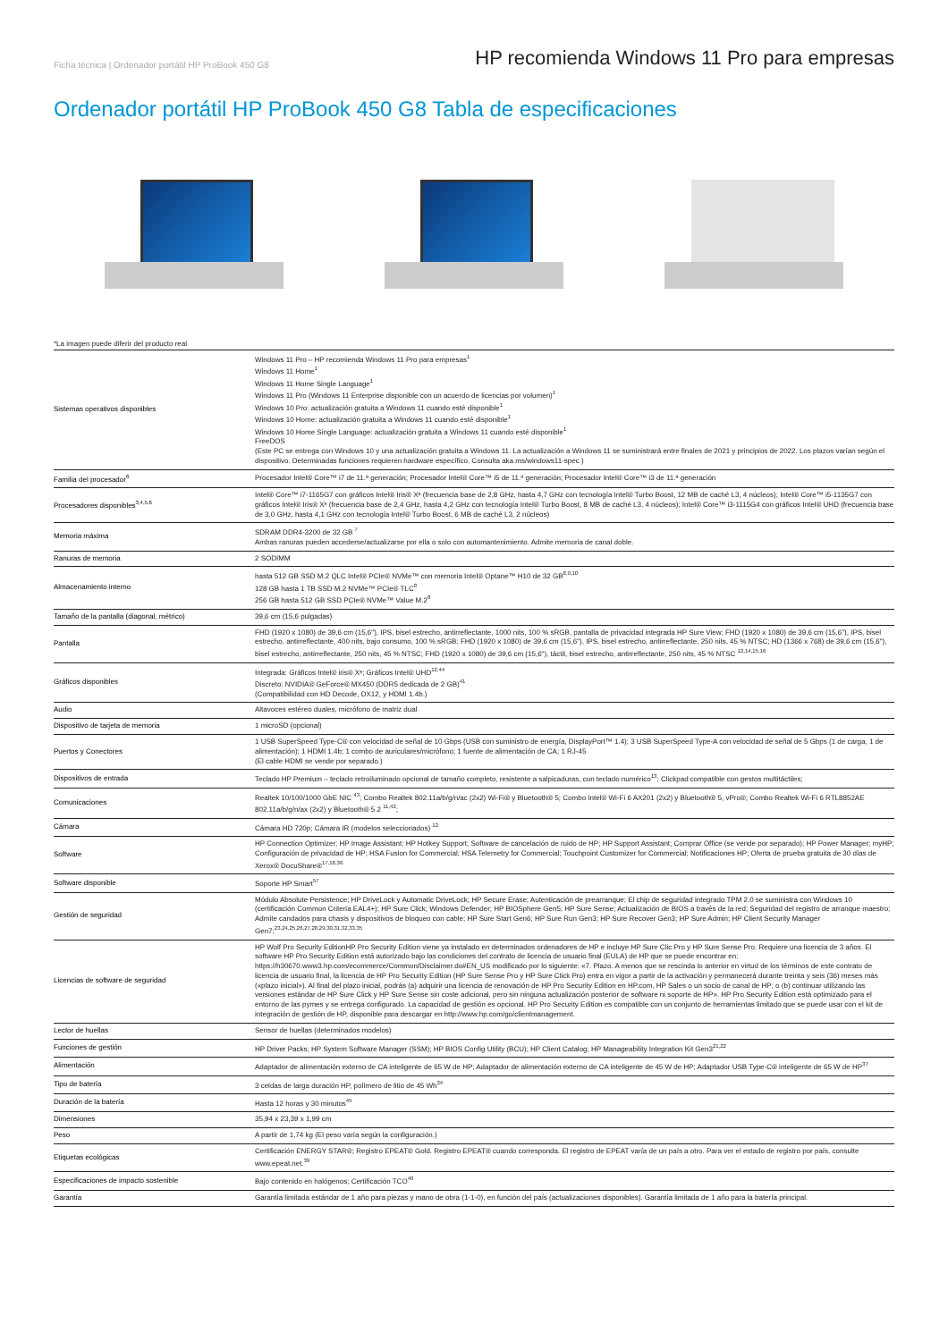Ficha técnica | Ordenador portátil HP ProBook 450 G8
HP recomienda Windows 11 Pro para empresas
Ordenador portátil HP ProBook 450 G8 Tabla de especificaciones
*La imagen puede diferir del producto real
| Sistemas operativos disponibles | Windows 11 Pro – HP recomienda Windows 11 Pro para empresas<sup>1</sup> Windows 11 Home<sup>1</sup> Windows 11 Home Single Language<sup>1</sup> Windows 11 Pro (Windows 11 Enterprise disponible con un acuerdo de licencias por volumen)<sup>1</sup> Windows 10 Pro: actualización gratuita a Windows 11 cuando esté disponible<sup>1</sup> Windows 10 Home: actualización gratuita a Windows 11 cuando esté disponible<sup>1</sup> Windows 10 Home Single Language: actualización gratuita a Windows 11 cuando esté disponible<sup>1</sup> FreeDOS (Este PC se entrega con Windows 10 y una actualización gratuita a Windows 11. La actualización a Windows 11 se suministrará entre finales de 2021 y principios de 2022. Los plazos varían según el dispositivo. Determinadas funciones requieren hardware específico. Consulta aka.ms/windows11-spec.) |
| Familia del procesador<sup>6</sup> | Procesador Intel® Core™ i7 de 11.ª generación; Procesador Intel® Core™ i5 de 11.ª generación; Procesador Intel® Core™ i3 de 11.ª generación |
| Procesadores disponibles<sup>3,4,5,6</sup> | Intel® Core™ i7-1165G7 con gráficos Intel® Iris® Xᵉ (frecuencia base de 2,8 GHz, hasta 4,7 GHz con tecnología Intel® Turbo Boost, 12 MB de caché L3, 4 núcleos); Intel® Core™ i5-1135G7 con gráficos Intel® Iris® Xᵉ (frecuencia base de 2,4 GHz, hasta 4,2 GHz con tecnología Intel® Turbo Boost, 8 MB de caché L3, 4 núcleos); Intel® Core™ i3-1115G4 con gráficos Intel® UHD (frecuencia base de 3,0 GHz, hasta 4,1 GHz con tecnología Intel® Turbo Boost, 6 MB de caché L3, 2 núcleos) |
| Memoria máxima | SDRAM DDR4-3200 de 32 GB <sup>7</sup> Ambas ranuras pueden accederse/actualizarse por ella o solo con automantenimiento. Admite memoria de canal doble. |
| Ranuras de memoria | 2 SODIMM |
| Almacenamiento interno | hasta 512 GB SSD M.2 QLC Intel® PCIe® NVMe™ con memoria Intel® Optane™ H10 de 32 GB<sup>8,9,10</sup> 128 GB hasta 1 TB SSD M.2 NVMe™ PCIe® TLC<sup>8</sup> 256 GB hasta 512 GB SSD PCIe® NVMe™ Value M.2<sup>8</sup> |
| Tamaño de la pantalla (diagonal, métrico) | 39,6 cm (15,6 pulgadas) |
| Pantalla | FHD (1920 x 1080) de 39,6 cm (15,6"), IPS, bisel estrecho, antirreflectante, 1000 nits, 100 % sRGB, pantalla de privacidad integrada HP Sure View; FHD (1920 x 1080) de 39,6 cm (15,6"), IPS, bisel estrecho, antirreflectante, 400 nits, bajo consumo, 100 % sRGB; FHD (1920 x 1080) de 39,6 cm (15,6"), IPS, bisel estrecho, antirreflectante, 250 nits, 45 % NTSC; HD (1366 x 768) de 39,6 cm (15,6"), bisel estrecho, antirreflectante, 250 nits, 45 % NTSC; FHD (1920 x 1080) de 39,6 cm (15,6"), táctil, bisel estrecho, antirreflectante, 250 nits, 45 % NTSC <sup>12,14,15,16</sup> |
| Gráficos disponibles | Integrada: Gráficos Intel® iris® Xᵉ; Gráficos Intel® UHD<sup>12,44</sup> Discreto: NVIDIA® GeForce® MX450 (DDR5 dedicada de 2 GB)<sup>41</sup> (Compatibilidad con HD Decode, DX12, y HDMI 1.4b.) |
| Audio | Altavoces estéreo duales, micrófono de matriz dual |
| Dispositivo de tarjeta de memoria | 1 microSD (opcional) |
| Puertos y Conectores | 1 USB SuperSpeed Type-C® con velocidad de señal de 10 Gbps (USB con suministro de energía, DisplayPort™ 1.4); 3 USB SuperSpeed Type-A con velocidad de señal de 5 Gbps (1 de carga, 1 de alimentación); 1 HDMI 1.4b; 1 combo de auriculares/micrófono; 1 fuente de alimentación de CA; 1 RJ-45 (El cable HDMI se vende por separado.) |
| Dispositivos de entrada | Teclado HP Premium – teclado retroiluminado opcional de tamaño completo, resistente a salpicaduras, con teclado numérico<sup>13</sup>; Clickpad compatible con gestos multitáctiles; |
| Comunicaciones | Realtek 10/100/1000 GbE NIC <sup>43</sup>; Combo Realtek 802.11a/b/g/n/ac (2x2) Wi-Fi® y Bluetooth® 5; Combo Intel® Wi-Fi 6 AX201 (2x2) y Bluetooth® 5, vPro®; Combo Realtek Wi-Fi 6 RTL8852AE 802.11a/b/g/n/ax (2x2) y Bluetooth® 5.2 <sup>11,42</sup>; |
| Cámara | Cámara HD 720p; Cámara IR (modelos seleccionados) <sup>12</sup> |
| Software | HP Connection Optimizer; HP Image Assistant; HP Hotkey Support; Software de cancelación de ruido de HP; HP Support Assistant; Comprar Office (se vende por separado); HP Power Manager; myHP; Configuración de privacidad de HP; HSA Fusion for Commercial; HSA Telemetry for Commercial; Touchpoint Customizer for Commercial; Notificaciones HP; Oferta de prueba gratuita de 30 días de Xerox® DocuShare®<sup>17,18,36</sup> |
| Software disponible | Soporte HP Smart<sup>57</sup> |
| Gestión de seguridad | Módulo Absolute Persistence; HP DriveLock y Automatic DriveLock; HP Secure Erase; Autenticación de prearranque; El chip de seguridad integrado TPM 2.0 se suministra con Windows 10 (certificación Common Criteria EAL4+); HP Sure Click; Windows Defender; HP BIOSphere Gen5; HP Sure Sense; Actualización de BIOS a través de la red; Seguridad del registro de arranque maestro; Admite candados para chasis y dispositivos de bloqueo con cable; HP Sure Start Gen6; HP Sure Run Gen3; HP Sure Recover Gen3; HP Sure Admin; HP Client Security Manager Gen7;<sup>23,24,25,26,27,28,29,30,31,32,33,35</sup> |
| Licencias de software de seguridad | HP Wolf Pro Security EditionHP Pro Security Edition viene ya instalado en determinados ordenadores de HP e incluye HP Sure Clic Pro y HP Sure Sense Pro. Requiere una licencia de 3 años. El software HP Pro Security Edition está autorizado bajo las condiciones del contrato de licencia de usuario final (EULA) de HP que se puede encontrar en: https://h30670.www3.hp.com/ecommerce/Common/Disclaimer.do#EN_US modificado por lo siguiente: «7. Plazo. A menos que se rescinda lo anterior en virtud de los términos de este contrato de licencia de usuario final, la licencia de HP Pro Security Edition (HP Sure Sense Pro y HP Sure Click Pro) entra en vigor a partir de la activación y permanecerá durante treinta y seis (36) meses más («plazo inicial»). Al final del plazo inicial, podrás (a) adquirir una licencia de renovación de HP Pro Security Edition en HP.com, HP Sales o un socio de canal de HP; o (b) continuar utilizando las versiones estándar de HP Sure Click y HP Sure Sense sin coste adicional, pero sin ninguna actualización posterior de software ni soporte de HP». HP Pro Security Edition está optimizado para el entorno de las pymes y se entrega configurado. La capacidad de gestión es opcional. HP Pro Security Edition es compatible con un conjunto de herramientas limitado que se puede usar con el kit de integración de gestión de HP, disponible para descargar en http://www.hp.com/go/clientmanagement. |
| Lector de huellas | Sensor de huellas (determinados modelos) |
| Funciones de gestión | HP Driver Packs; HP System Software Manager (SSM); HP BIOS Config Utility (BCU); HP Client Catalog; HP Manageability Integration Kit Gen3<sup>21,22</sup> |
| Alimentación | Adaptador de alimentación externo de CA inteligente de 65 W de HP; Adaptador de alimentación externo de CA inteligente de 45 W de HP; Adaptador USB Type-C® inteligente de 65 W de HP<sup>37</sup> |
| Tipo de batería | 3 celdas de larga duración HP, polímero de litio de 45 Wh<sup>34</sup> |
| Duración de la batería | Hasta 12 horas y 30 minutos<sup>45</sup> |
| Dimensiones | 35,94 x 23,39 x 1,99 cm |
| Peso | A partir de 1,74 kg (El peso varía según la configuración.) |
| Etiquetas ecológicas | Certificación ENERGY STAR®; Registro EPEAT® Gold. Registro EPEAT® cuando corresponda. El registro de EPEAT varía de un país a otro. Para ver el estado de registro por país, consulte www.epeat.net.<sup>39</sup> |
| Especificaciones de impacto sostenible | Bajo contenido en halógenos; Certificación TCO<sup>40</sup> |
| Garantía | Garantía limitada estándar de 1 año para piezas y mano de obra (1-1-0), en función del país (actualizaciones disponibles). Garantía limitada de 1 año para la batería principal. |